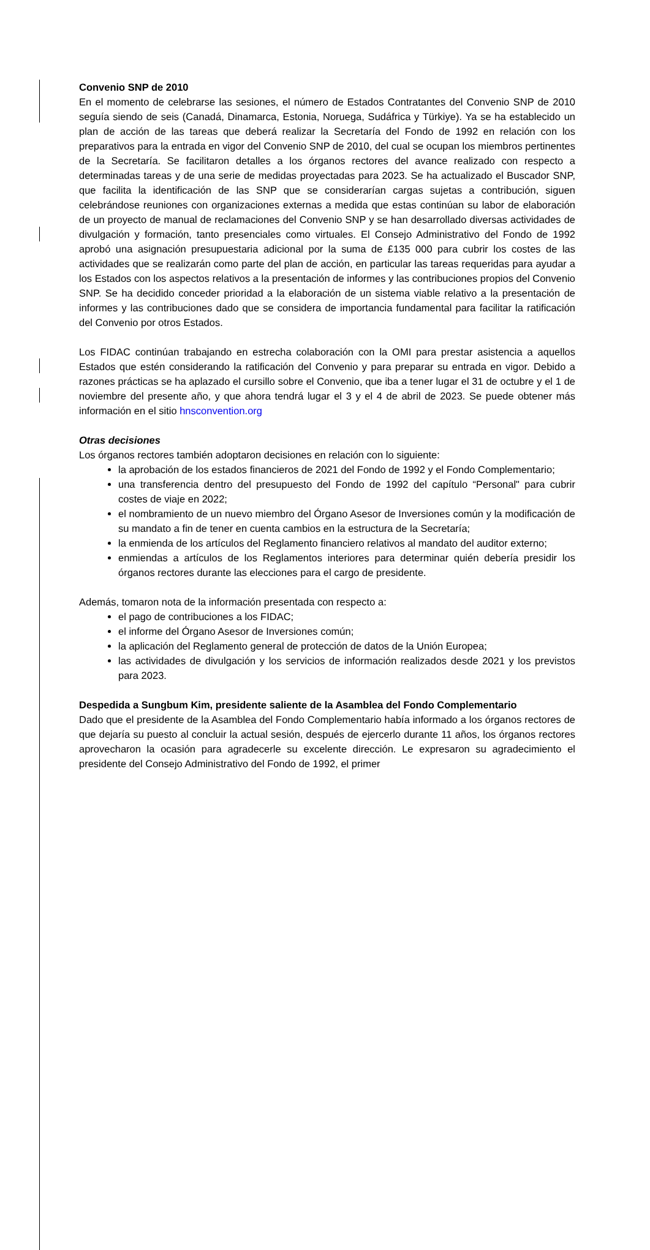Convenio SNP de 2010
En el momento de celebrarse las sesiones, el número de Estados Contratantes del Convenio SNP de 2010 seguía siendo de seis (Canadá, Dinamarca, Estonia, Noruega, Sudáfrica y Türkiye). Ya se ha establecido un plan de acción de las tareas que deberá realizar la Secretaría del Fondo de 1992 en relación con los preparativos para la entrada en vigor del Convenio SNP de 2010, del cual se ocupan los miembros pertinentes de la Secretaría. Se facilitaron detalles a los órganos rectores del avance realizado con respecto a determinadas tareas y de una serie de medidas proyectadas para 2023. Se ha actualizado el Buscador SNP, que facilita la identificación de las SNP que se considerarían cargas sujetas a contribución, siguen celebrándose reuniones con organizaciones externas a medida que estas continúan su labor de elaboración de un proyecto de manual de reclamaciones del Convenio SNP y se han desarrollado diversas actividades de divulgación y formación, tanto presenciales como virtuales. El Consejo Administrativo del Fondo de 1992 aprobó una asignación presupuestaria adicional por la suma de £135 000 para cubrir los costes de las actividades que se realizarán como parte del plan de acción, en particular las tareas requeridas para ayudar a los Estados con los aspectos relativos a la presentación de informes y las contribuciones propios del Convenio SNP. Se ha decidido conceder prioridad a la elaboración de un sistema viable relativo a la presentación de informes y las contribuciones dado que se considera de importancia fundamental para facilitar la ratificación del Convenio por otros Estados.
Los FIDAC continúan trabajando en estrecha colaboración con la OMI para prestar asistencia a aquellos Estados que estén considerando la ratificación del Convenio y para preparar su entrada en vigor. Debido a razones prácticas se ha aplazado el cursillo sobre el Convenio, que iba a tener lugar el 31 de octubre y el 1 de noviembre del presente año, y que ahora tendrá lugar el 3 y el 4 de abril de 2023. Se puede obtener más información en el sitio hnsconvention.org
Otras decisiones
Los órganos rectores también adoptaron decisiones en relación con lo siguiente:
la aprobación de los estados financieros de 2021 del Fondo de 1992 y el Fondo Complementario;
una transferencia dentro del presupuesto del Fondo de 1992 del capítulo “Personal" para cubrir costes de viaje en 2022;
el nombramiento de un nuevo miembro del Órgano Asesor de Inversiones común y la modificación de su mandato a fin de tener en cuenta cambios en la estructura de la Secretaría;
la enmienda de los artículos del Reglamento financiero relativos al mandato del auditor externo;
enmiendas a artículos de los Reglamentos interiores para determinar quién debería presidir los órganos rectores durante las elecciones para el cargo de presidente.
Además, tomaron nota de la información presentada con respecto a:
el pago de contribuciones a los FIDAC;
el informe del Órgano Asesor de Inversiones común;
la aplicación del Reglamento general de protección de datos de la Unión Europea;
las actividades de divulgación y los servicios de información realizados desde 2021 y los previstos para 2023.
Despedida a Sungbum Kim, presidente saliente de la Asamblea del Fondo Complementario
Dado que el presidente de la Asamblea del Fondo Complementario había informado a los órganos rectores de que dejaría su puesto al concluir la actual sesión, después de ejercerlo durante 11 años, los órganos rectores aprovecharon la ocasión para agradecerle su excelente dirección. Le expresaron su agradecimiento el presidente del Consejo Administrativo del Fondo de 1992, el primer